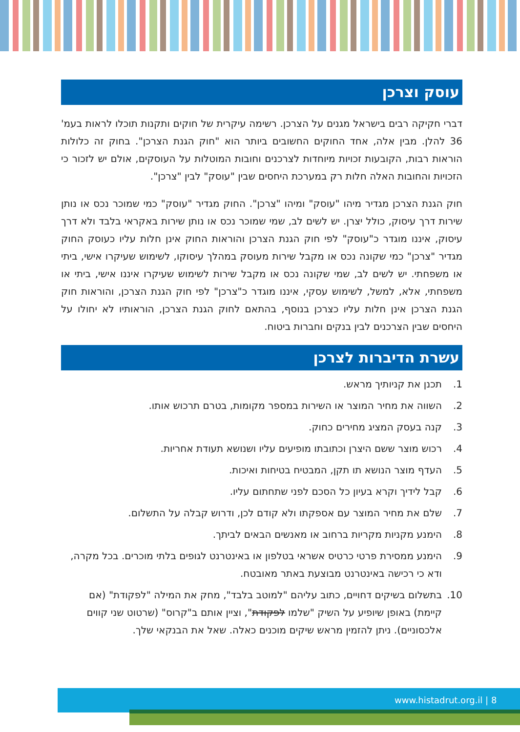עוסק וצרכן
דברי חקיקה רבים בישראל מגנים על הצרכן. רשימה עיקרית של חוקים ותקנות תוכלו לראות בעמ' 36 להלן. מבין אלה, אחד החוקים החשובים ביותר הוא "חוק הגנת הצרכן". בחוק זה כלולות הוראות רבות, הקובעות זכויות מיוחדות לצרכנים וחובות המוטלות על העוסקים, אולם יש לזכור כי הזכויות והחובות האלה חלות רק במערכת היחסים שבין "עוסק" לבין "צרכן".
חוק הגנת הצרכן מגדיר מיהו "עוסק" ומיהו "צרכן". החוק מגדיר "עוסק" כמי שמוכר נכס או נותן שירות דרך עיסוק, כולל יצרן. יש לשים לב, שמי שמוכר נכס או נותן שירות באקראי בלבד ולא דרך עיסוק, איננו מוגדר כ"עוסק" לפי חוק הגנת הצרכן והוראות החוק אינן חלות עליו כעוסק החוק מגדיר "צרכן" כמי שקונה נכס או מקבל שירות מעוסק במהלך עיסוקו, לשימוש שעיקרו אישי, ביתי או משפחתי. יש לשים לב, שמי שקונה נכס או מקבל שירות לשימוש שעיקרו איננו אישי, ביתי או משפחתי, אלא, למשל, לשימוש עסקי, איננו מוגדר כ"צרכן" לפי חוק הגנת הצרכן, והוראות חוק הגנת הצרכן אינן חלות עליו כצרכן בנוסף, בהתאם לחוק הגנת הצרכן, הוראותיו לא יחולו על היחסים שבין הצרכנים לבין בנקים וחברות ביטוח.
עשרת הדיברות לצרכן
1. תכנן את קניותיך מראש.
2. השווה את מחיר המוצר או השירות במספר מקומות, בטרם תרכוש אותו.
3. קנה בעסק המציג מחירים כחוק.
4. רכוש מוצר ששם היצרן וכתובתו מופיעים עליו ושנושא תעודת אחריות.
5. העדף מוצר הנושא תו תקן, המבטיח בטיחות ואיכות.
6. קבל לידיך וקרא בעיון כל הסכם לפני שתחתום עליו.
7. שלם את מחיר המוצר עם אספקתו ולא קודם לכן, ודרוש קבלה על התשלום.
8. הימנע מקניות מקריות ברחוב או מאנשים הבאים לביתך.
9. הימנע ממסירת פרטי כרטיס אשראי בטלפון או באינטרנט לגופים בלתי מוכרים. בכל מקרה, ודא כי רכישה באינטרנט מבוצעת באתר מאובטח.
10. בתשלום בשיקים דחויים, כתוב עליהם "למוטב בלבד", מחק את המילה "לפקודת" (אם קיימת) באופן שיופיע על השיק "שלמו לפקודת", וציין אותם ב"קרוס" (שרטוט שני קווים אלכסוניים). ניתן להזמין מראש שיקים מוכנים כאלה. שאל את הבנקאי שלך.
www.histadrut.org.il | 8